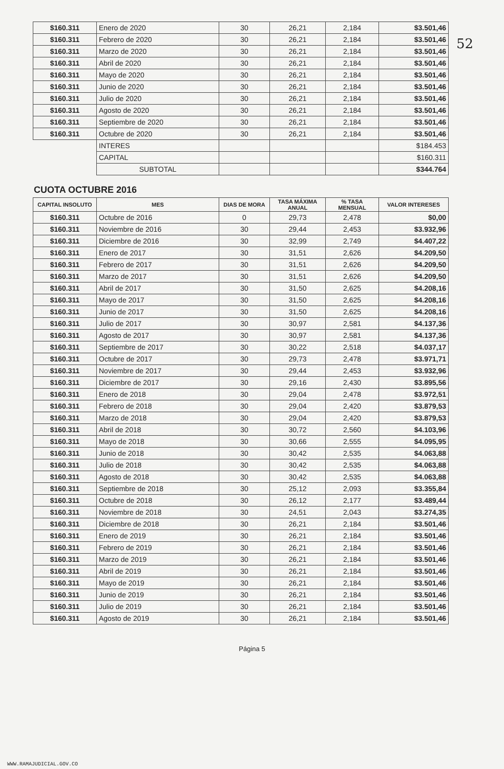52
| $160.311 | Enero de 2020 | 30 | 26,21 | 2,184 | $3.501,46 |
| $160.311 | Febrero de 2020 | 30 | 26,21 | 2,184 | $3.501,46 |
| $160.311 | Marzo de 2020 | 30 | 26,21 | 2,184 | $3.501,46 |
| $160.311 | Abril de 2020 | 30 | 26,21 | 2,184 | $3.501,46 |
| $160.311 | Mayo de 2020 | 30 | 26,21 | 2,184 | $3.501,46 |
| $160.311 | Junio de 2020 | 30 | 26,21 | 2,184 | $3.501,46 |
| $160.311 | Julio de 2020 | 30 | 26,21 | 2,184 | $3.501,46 |
| $160.311 | Agosto de 2020 | 30 | 26,21 | 2,184 | $3.501,46 |
| $160.311 | Septiembre de 2020 | 30 | 26,21 | 2,184 | $3.501,46 |
| $160.311 | Octubre de 2020 | 30 | 26,21 | 2,184 | $3.501,46 |
| | INTERES | | | | $184.453 |
| | CAPITAL | | | | $160.311 |
| | SUBTOTAL | | | | $344.764 |
CUOTA OCTUBRE 2016
| CAPITAL INSOLUTO | MES | DIAS DE MORA | TASA MÁXIMA ANUAL | % TASA MENSUAL | VALOR INTERESES |
| --- | --- | --- | --- | --- | --- |
| $160.311 | Octubre de 2016 | 0 | 29,73 | 2,478 | $0,00 |
| $160.311 | Noviembre de 2016 | 30 | 29,44 | 2,453 | $3.932,96 |
| $160.311 | Diciembre de 2016 | 30 | 32,99 | 2,749 | $4.407,22 |
| $160.311 | Enero de 2017 | 30 | 31,51 | 2,626 | $4.209,50 |
| $160.311 | Febrero de 2017 | 30 | 31,51 | 2,626 | $4.209,50 |
| $160.311 | Marzo de 2017 | 30 | 31,51 | 2,626 | $4.209,50 |
| $160.311 | Abril de 2017 | 30 | 31,50 | 2,625 | $4.208,16 |
| $160.311 | Mayo de 2017 | 30 | 31,50 | 2,625 | $4.208,16 |
| $160.311 | Junio de 2017 | 30 | 31,50 | 2,625 | $4.208,16 |
| $160.311 | Julio de 2017 | 30 | 30,97 | 2,581 | $4.137,36 |
| $160.311 | Agosto de 2017 | 30 | 30,97 | 2,581 | $4.137,36 |
| $160.311 | Septiembre de 2017 | 30 | 30,22 | 2,518 | $4.037,17 |
| $160.311 | Octubre de 2017 | 30 | 29,73 | 2,478 | $3.971,71 |
| $160.311 | Noviembre de 2017 | 30 | 29,44 | 2,453 | $3.932,96 |
| $160.311 | Diciembre de 2017 | 30 | 29,16 | 2,430 | $3.895,56 |
| $160.311 | Enero de 2018 | 30 | 29,04 | 2,478 | $3.972,51 |
| $160.311 | Febrero de 2018 | 30 | 29,04 | 2,420 | $3.879,53 |
| $160.311 | Marzo de 2018 | 30 | 29,04 | 2,420 | $3.879,53 |
| $160.311 | Abril de 2018 | 30 | 30,72 | 2,560 | $4.103,96 |
| $160.311 | Mayo de 2018 | 30 | 30,66 | 2,555 | $4.095,95 |
| $160.311 | Junio de 2018 | 30 | 30,42 | 2,535 | $4.063,88 |
| $160.311 | Julio de 2018 | 30 | 30,42 | 2,535 | $4.063,88 |
| $160.311 | Agosto de 2018 | 30 | 30,42 | 2,535 | $4.063,88 |
| $160.311 | Septiembre de 2018 | 30 | 25,12 | 2,093 | $3.355,84 |
| $160.311 | Octubre de 2018 | 30 | 26,12 | 2,177 | $3.489,44 |
| $160.311 | Noviembre de 2018 | 30 | 24,51 | 2,043 | $3.274,35 |
| $160.311 | Diciembre de 2018 | 30 | 26,21 | 2,184 | $3.501,46 |
| $160.311 | Enero de 2019 | 30 | 26,21 | 2,184 | $3.501,46 |
| $160.311 | Febrero de 2019 | 30 | 26,21 | 2,184 | $3.501,46 |
| $160.311 | Marzo de 2019 | 30 | 26,21 | 2,184 | $3.501,46 |
| $160.311 | Abril de 2019 | 30 | 26,21 | 2,184 | $3.501,46 |
| $160.311 | Mayo de 2019 | 30 | 26,21 | 2,184 | $3.501,46 |
| $160.311 | Junio de 2019 | 30 | 26,21 | 2,184 | $3.501,46 |
| $160.311 | Julio de 2019 | 30 | 26,21 | 2,184 | $3.501,46 |
| $160.311 | Agosto de 2019 | 30 | 26,21 | 2,184 | $3.501,46 |
Página 5
WWW.RAMAJUDICIAL.GOV.CO